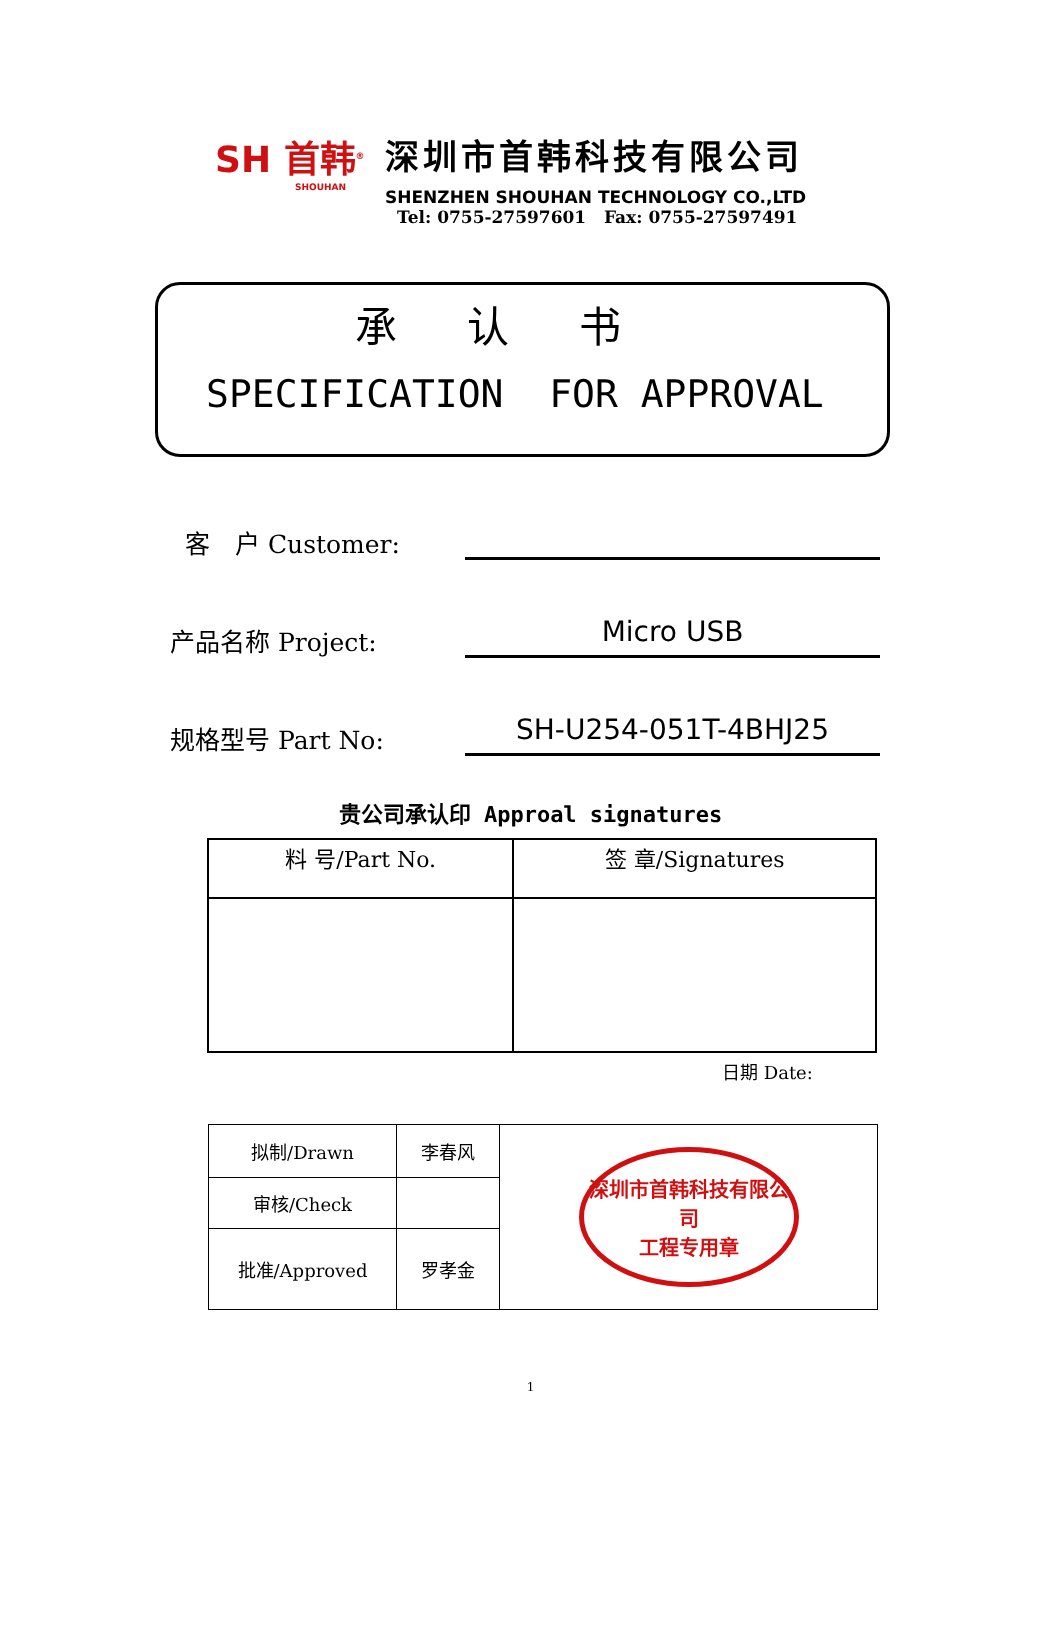SH 首韩<sup>®</sup>
SHOUHAN
深圳市首韩科技有限公司
SHENZHEN SHOUHAN TECHNOLOGY CO.,LTD
Tel: 0755-27597601 Fax: 0755-27597491
承认书
SPECIFICATION FOR APPROVAL
客　户 Customer:
产品名称 Project:
Micro USB
规格型号 Part No:
SH-U254-051T-4BHJ25
贵公司承认印 Approal signatures
| 料 号/Part No. | 签 章/Signatures |
| --- | --- |
日期 Date:
| 拟制/Drawn | 李春风 | 深圳市首韩科技有限公司 工程专用章 |
| 审核/Check | | |
| 批准/Approved | 罗孝金 | |
1